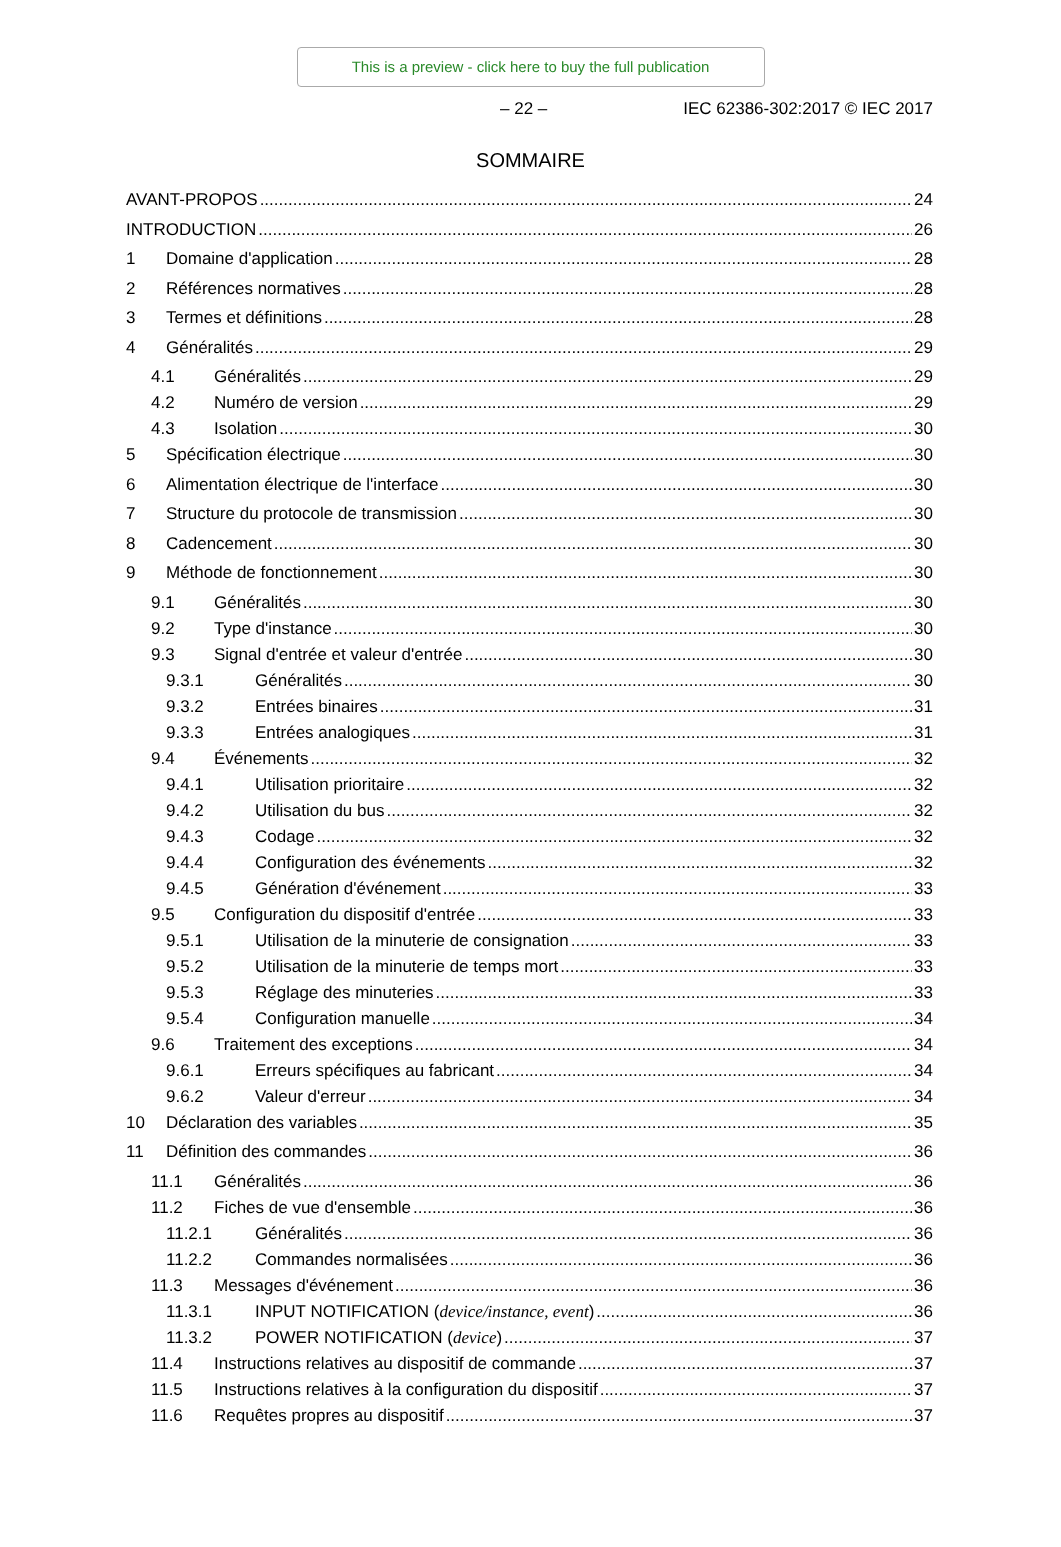This is a preview - click here to buy the full publication
– 22 – IEC 62386-302:2017 © IEC 2017
SOMMAIRE
AVANT-PROPOS 24
INTRODUCTION 26
1 Domaine d'application 28
2 Références normatives 28
3 Termes et définitions 28
4 Généralités 29
4.1 Généralités 29
4.2 Numéro de version 29
4.3 Isolation 30
5 Spécification électrique 30
6 Alimentation électrique de l'interface 30
7 Structure du protocole de transmission 30
8 Cadencement 30
9 Méthode de fonctionnement 30
9.1 Généralités 30
9.2 Type d'instance 30
9.3 Signal d'entrée et valeur d'entrée 30
9.3.1 Généralités 30
9.3.2 Entrées binaires 31
9.3.3 Entrées analogiques 31
9.4 Événements 32
9.4.1 Utilisation prioritaire 32
9.4.2 Utilisation du bus 32
9.4.3 Codage 32
9.4.4 Configuration des événements 32
9.4.5 Génération d'événement 33
9.5 Configuration du dispositif d'entrée 33
9.5.1 Utilisation de la minuterie de consignation 33
9.5.2 Utilisation de la minuterie de temps mort 33
9.5.3 Réglage des minuteries 33
9.5.4 Configuration manuelle 34
9.6 Traitement des exceptions 34
9.6.1 Erreurs spécifiques au fabricant 34
9.6.2 Valeur d'erreur 34
10 Déclaration des variables 35
11 Définition des commandes 36
11.1 Généralités 36
11.2 Fiches de vue d'ensemble 36
11.2.1 Généralités 36
11.2.2 Commandes normalisées 36
11.3 Messages d'événement 36
11.3.1 INPUT NOTIFICATION (device/instance, event) 36
11.3.2 POWER NOTIFICATION (device) 37
11.4 Instructions relatives au dispositif de commande 37
11.5 Instructions relatives à la configuration du dispositif 37
11.6 Requêtes propres au dispositif 37